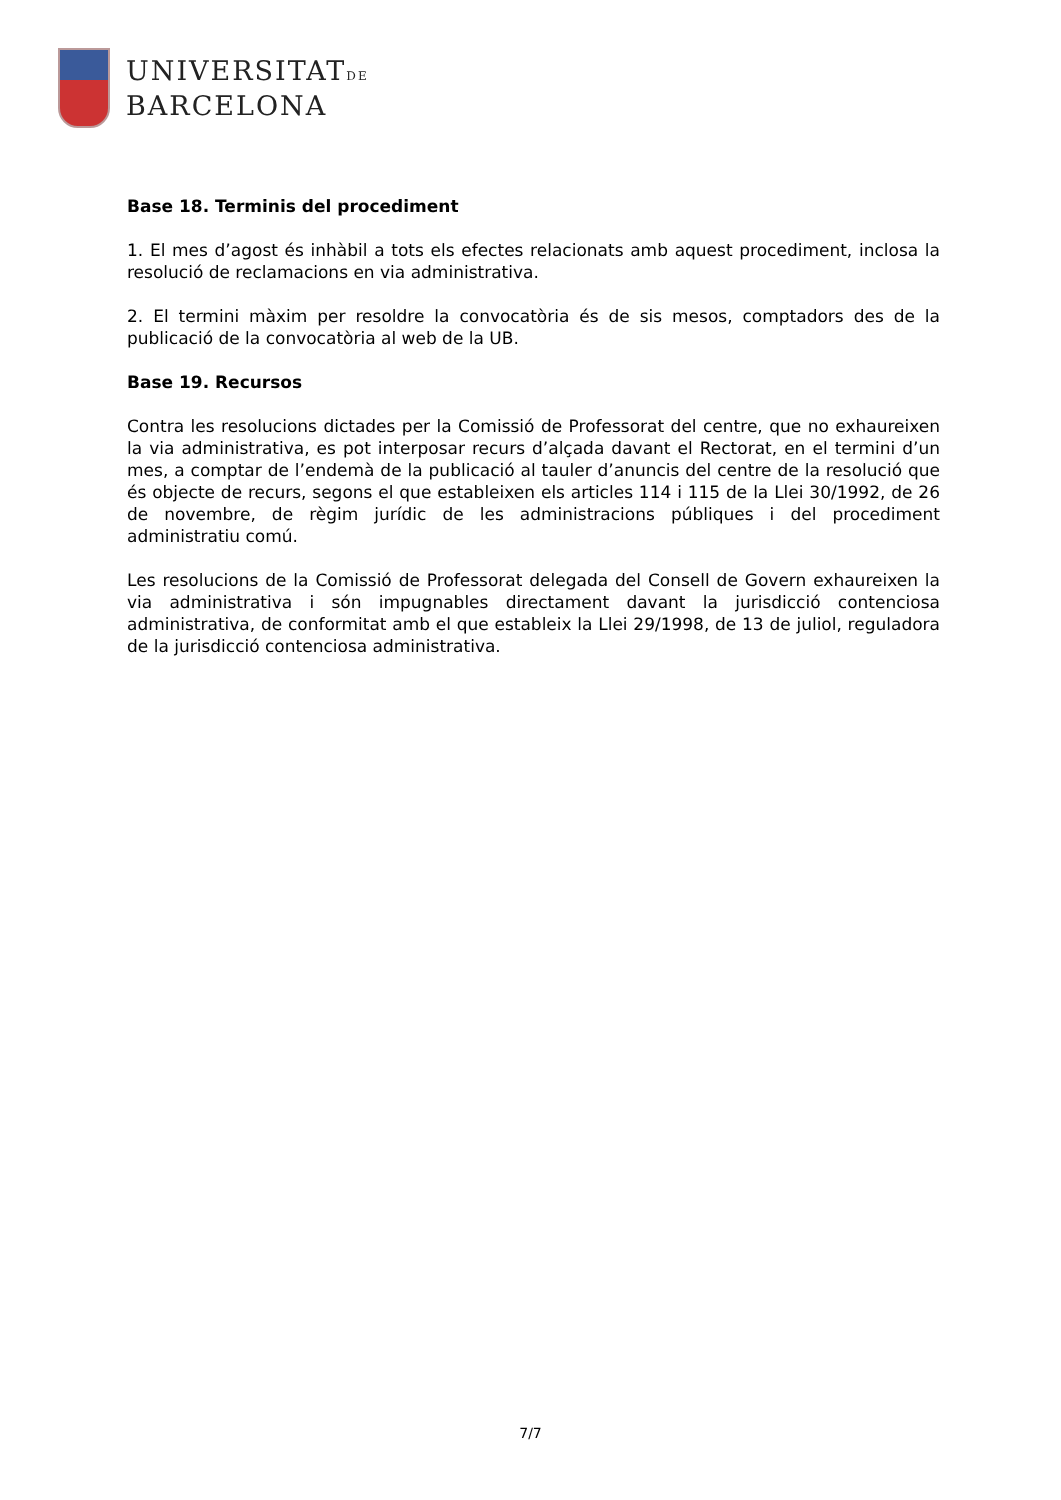UNIVERSITATDE
BARCELONA
Base 18. Terminis del procediment
1. El mes d’agost és inhàbil a tots els efectes relacionats amb aquest procediment, inclosa la resolució de reclamacions en via administrativa.
2. El termini màxim per resoldre la convocatòria és de sis mesos, comptadors des de la publicació de la convocatòria al web de la UB.
Base 19. Recursos
Contra les resolucions dictades per la Comissió de Professorat del centre, que no exhaureixen la via administrativa, es pot interposar recurs d’alçada davant el Rectorat, en el termini d’un mes, a comptar de l’endemà de la publicació al tauler d’anuncis del centre de la resolució que és objecte de recurs, segons el que estableixen els articles 114 i 115 de la Llei 30/1992, de 26 de novembre, de règim jurídic de les administracions públiques i del procediment administratiu comú.
Les resolucions de la Comissió de Professorat delegada del Consell de Govern exhaureixen la via administrativa i són impugnables directament davant la jurisdicció contenciosa administrativa, de conformitat amb el que estableix la Llei 29/1998, de 13 de juliol, reguladora de la jurisdicció contenciosa administrativa.
7/7